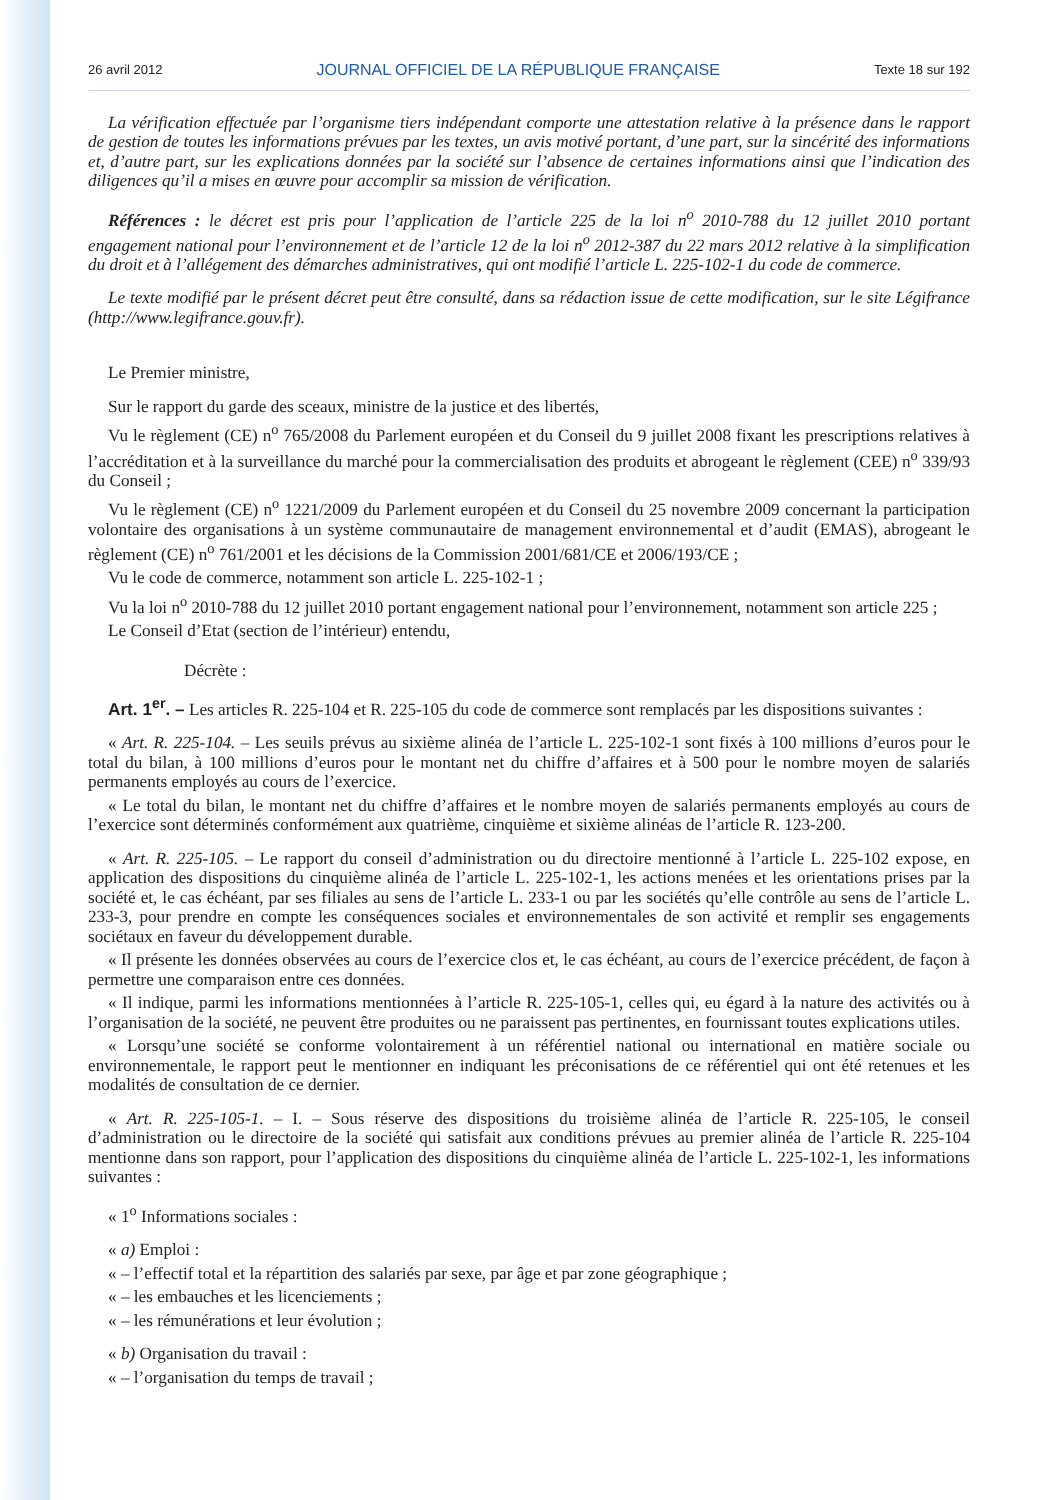26 avril 2012 JOURNAL OFFICIEL DE LA RÉPUBLIQUE FRANÇAISE Texte 18 sur 192
La vérification effectuée par l’organisme tiers indépendant comporte une attestation relative à la présence dans le rapport de gestion de toutes les informations prévues par les textes, un avis motivé portant, d’une part, sur la sincérité des informations et, d’autre part, sur les explications données par la société sur l’absence de certaines informations ainsi que l’indication des diligences qu’il a mises en œuvre pour accomplir sa mission de vérification.
Références : le décret est pris pour l’application de l’article 225 de la loi n<sup>o</sup> 2010-788 du 12 juillet 2010 portant engagement national pour l’environnement et de l’article 12 de la loi n<sup>o</sup> 2012-387 du 22 mars 2012 relative à la simplification du droit et à l’allégement des démarches administratives, qui ont modifié l’article L. 225-102-1 du code de commerce.
Le texte modifié par le présent décret peut être consulté, dans sa rédaction issue de cette modification, sur le site Légifrance (http://www.legifrance.gouv.fr).
Le Premier ministre,
Sur le rapport du garde des sceaux, ministre de la justice et des libertés,
Vu le règlement (CE) n<sup>o</sup> 765/2008 du Parlement européen et du Conseil du 9 juillet 2008 fixant les prescriptions relatives à l’accréditation et à la surveillance du marché pour la commercialisation des produits et abrogeant le règlement (CEE) n<sup>o</sup> 339/93 du Conseil ;
Vu le règlement (CE) n<sup>o</sup> 1221/2009 du Parlement européen et du Conseil du 25 novembre 2009 concernant la participation volontaire des organisations à un système communautaire de management environnemental et d’audit (EMAS), abrogeant le règlement (CE) n<sup>o</sup> 761/2001 et les décisions de la Commission 2001/681/CE et 2006/193/CE ;
Vu le code de commerce, notamment son article L. 225-102-1 ;
Vu la loi n<sup>o</sup> 2010-788 du 12 juillet 2010 portant engagement national pour l’environnement, notamment son article 225 ;
Le Conseil d’Etat (section de l’intérieur) entendu,
Décrète :
Art. 1<sup>er</sup>. – Les articles R. 225-104 et R. 225-105 du code de commerce sont remplacés par les dispositions suivantes :
« Art. R. 225-104. – Les seuils prévus au sixième alinéa de l’article L. 225-102-1 sont fixés à 100 millions d’euros pour le total du bilan, à 100 millions d’euros pour le montant net du chiffre d’affaires et à 500 pour le nombre moyen de salariés permanents employés au cours de l’exercice.
« Le total du bilan, le montant net du chiffre d’affaires et le nombre moyen de salariés permanents employés au cours de l’exercice sont déterminés conformément aux quatrième, cinquième et sixième alinéas de l’article R. 123-200.
« Art. R. 225-105. – Le rapport du conseil d’administration ou du directoire mentionné à l’article L. 225-102 expose, en application des dispositions du cinquième alinéa de l’article L. 225-102-1, les actions menées et les orientations prises par la société et, le cas échéant, par ses filiales au sens de l’article L. 233-1 ou par les sociétés qu’elle contrôle au sens de l’article L. 233-3, pour prendre en compte les conséquences sociales et environnementales de son activité et remplir ses engagements sociétaux en faveur du développement durable.
« Il présente les données observées au cours de l’exercice clos et, le cas échéant, au cours de l’exercice précédent, de façon à permettre une comparaison entre ces données.
« Il indique, parmi les informations mentionnées à l’article R. 225-105-1, celles qui, eu égard à la nature des activités ou à l’organisation de la société, ne peuvent être produites ou ne paraissent pas pertinentes, en fournissant toutes explications utiles.
« Lorsqu’une société se conforme volontairement à un référentiel national ou international en matière sociale ou environnementale, le rapport peut le mentionner en indiquant les préconisations de ce référentiel qui ont été retenues et les modalités de consultation de ce dernier.
« Art. R. 225-105-1. – I. – Sous réserve des dispositions du troisième alinéa de l’article R. 225-105, le conseil d’administration ou le directoire de la société qui satisfait aux conditions prévues au premier alinéa de l’article R. 225-104 mentionne dans son rapport, pour l’application des dispositions du cinquième alinéa de l’article L. 225-102-1, les informations suivantes :
« 1<sup>o</sup> Informations sociales :
« a) Emploi :
« – l’effectif total et la répartition des salariés par sexe, par âge et par zone géographique ;
« – les embauches et les licenciements ;
« – les rémunérations et leur évolution ;
« b) Organisation du travail :
« – l’organisation du temps de travail ;